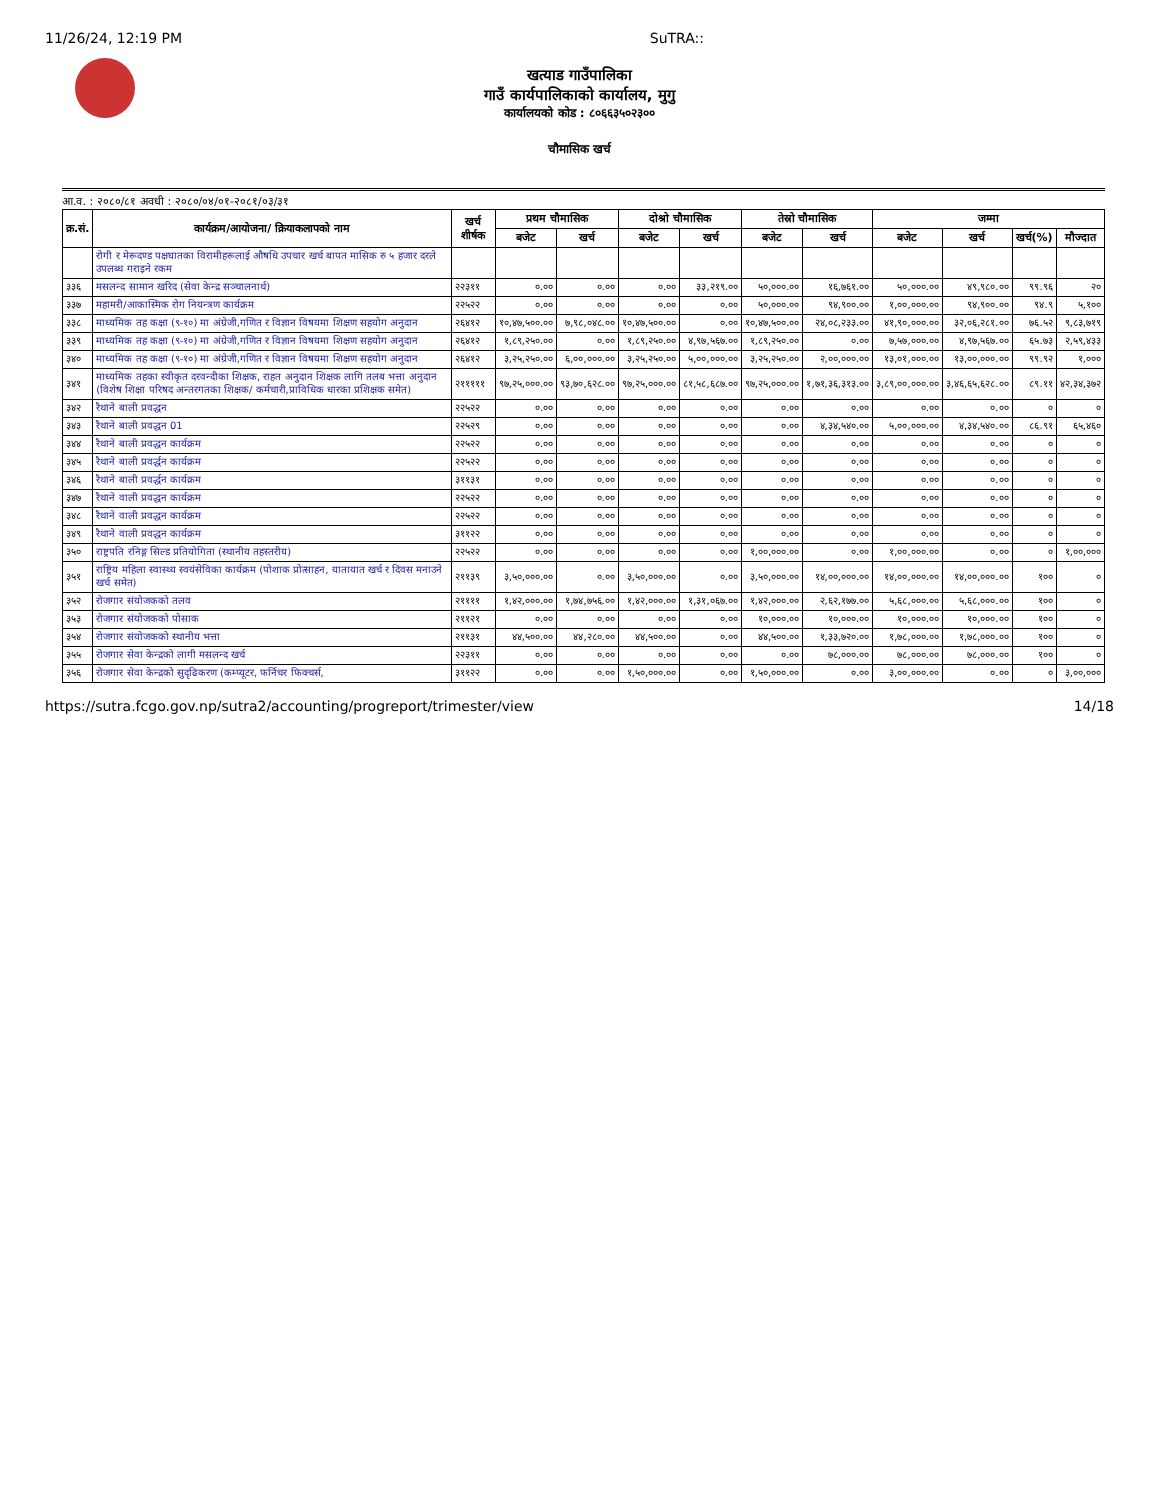11/26/24, 12:19 PM SuTRA::
खत्याड गाउँपालिका
गाउँ कार्यपालिकाको कार्यालय, मुगु
कार्यालयको कोड : ८०६६३५०२३००
चौमासिक खर्च
आ.व. : २०८०/८१ अवधी : २०८०/०४/०१-२०८१/०३/३१
| क्र.सं. | कार्यक्रम/आयोजना/ क्रियाकलापको नाम | खर्च शीर्षक | प्रथम चौमासिक | | दोश्रो चौमासिक | | तेस्रो चौमासिक | | जम्मा | | | |
| --- | --- | --- | --- | --- | --- | --- | --- | --- | --- | --- | --- | --- |
| | | | बजेट | खर्च | बजेट | खर्च | बजेट | खर्च | बजेट | खर्च | खर्च(%) | मौज्दात |
| | रोगी र मेरूदण्ड पक्षघातका विरामीहरूलाई औषधि उपचार खर्च बापत मासिक रु ५ हजार दरले उपलब्ध गराइने रकम | | | | | | | | | | | |
| ३३६ | मसलन्द सामान खरिद (सेवा केन्द्र सञ्चालनार्थ) | २२३११ | ०.०० | ०.०० | ०.०० | ३३,२१९.०० | ५०,०००.०० | १६,७६१.०० | ५०,०००.०० | ४९,९८०.०० | ९९.९६ | २० |
| ३३७ | महामरी/आकास्मिक रोग नियन्त्रण कार्यक्रम | २२५२२ | ०.०० | ०.०० | ०.०० | ०.०० | ५०,०००.०० | ९४,९००.०० | १,००,०००.०० | ९४,९००.०० | ९४.९ | ५,१०० |
| ३३८ | माध्यमिक तह कक्षा (९-१०) मा अंग्रेजी,गणित र विज्ञान विषयमा शिक्षण सहयोग अनुदान | २६४१२ | १०,४७,५००.०० | ७,९८,०४८.०० | १०,४७,५००.०० | ०.०० | १०,४७,५००.०० | २४,०८,२३३.०० | ४१,९०,०००.०० | ३२,०६,२८१.०० | ७६.५२ | ९,८३,७१९ |
| ३३९ | माध्यमिक तह कक्षा (९-१०) मा अंग्रेजी,गणित र विज्ञान विषयमा शिक्षण सहयोग अनुदान | २६४१२ | १,८९,२५०.०० | ०.०० | १,८९,२५०.०० | ४,९७,५६७.०० | १,८९,२५०.०० | ०.०० | ७,५७,०००.०० | ४,९७,५६७.०० | ६५.७३ | २,५९,४३३ |
| ३४० | माध्यमिक तह कक्षा (९-१०) मा अंग्रेजी,गणित र विज्ञान विषयमा शिक्षण सहयोग अनुदान | २६४१२ | ३,२५,२५०.०० | ६,००,०००.०० | ३,२५,२५०.०० | ५,००,०००.०० | ३,२५,२५०.०० | २,००,०००.०० | १३,०१,०००.०० | १३,००,०००.०० | ९९.९२ | १,००० |
| ३४१ | माध्यमिक तहका स्वीकृत दरवन्दीका शिक्षक, राहत अनुदान शिक्षक लागि तलब भत्ता अनुदान (विशेष शिक्षा परिषद अन्तरगतका शिक्षक/ कर्मचारी,प्राविधिक धारका प्रशिक्षक समेत) | २१११११ | ९७,२५,०००.०० | ९३,७०,६२८.०० | ९७,२५,०००.०० | ८१,५८,६८७.०० | ९७,२५,०००.०० | १,७१,३६,३१३.०० | ३,८९,००,०००.०० | ३,४६,६५,६२८.०० | ८९.११ | ४२,३४,३७२ |
| ३४२ | रैथाने बाली प्रवद्धन | २२५२२ | ०.०० | ०.०० | ०.०० | ०.०० | ०.०० | ०.०० | ०.०० | ०.०० | ० | ० |
| ३४३ | रैथाने बाली प्रवद्धन 01 | २२५२९ | ०.०० | ०.०० | ०.०० | ०.०० | ०.०० | ४,३४,५४०.०० | ५,००,०००.०० | ४,३४,५४०.०० | ८६.९१ | ६५,४६० |
| ३४४ | रैथाने बाली प्रवद्धन कार्यक्रम | २२५२२ | ०.०० | ०.०० | ०.०० | ०.०० | ०.०० | ०.०० | ०.०० | ०.०० | ० | ० |
| ३४५ | रैथाने बाली प्रवर्द्धन कार्यक्रम | २२५२२ | ०.०० | ०.०० | ०.०० | ०.०० | ०.०० | ०.०० | ०.०० | ०.०० | ० | ० |
| ३४६ | रैथाने बाली प्रवर्द्धन कार्यक्रम | ३११३१ | ०.०० | ०.०० | ०.०० | ०.०० | ०.०० | ०.०० | ०.०० | ०.०० | ० | ० |
| ३४७ | रैथाने वाली प्रवद्धन कार्यक्रम | २२५२२ | ०.०० | ०.०० | ०.०० | ०.०० | ०.०० | ०.०० | ०.०० | ०.०० | ० | ० |
| ३४८ | रैथाने वाली प्रवद्धन कार्यक्रम | २२५२२ | ०.०० | ०.०० | ०.०० | ०.०० | ०.०० | ०.०० | ०.०० | ०.०० | ० | ० |
| ३४९ | रैथाने वाली प्रवद्धन कार्यक्रम | ३११२२ | ०.०० | ०.०० | ०.०० | ०.०० | ०.०० | ०.०० | ०.०० | ०.०० | ० | ० |
| ३५० | राष्ट्रपति रनिङ्ग सिल्ड प्रतियोगिता (स्थानीय तहस्तरीय) | २२५२२ | ०.०० | ०.०० | ०.०० | ०.०० | १,००,०००.०० | ०.०० | १,००,०००.०० | ०.०० | ० | १,००,००० |
| ३५१ | राष्ट्रिय महिला स्वास्थ्य स्वयंसेविका कार्यक्रम (पोशाक प्रोत्साहन, यातायात खर्च र दिवस मनाउने खर्च समेत) | २११३९ | ३,५०,०००.०० | ०.०० | ३,५०,०००.०० | ०.०० | ३,५०,०००.०० | १४,००,०००.०० | १४,००,०००.०० | १४,००,०००.०० | १०० | ० |
| ३५२ | रोजगार संयोजकको तलव | २११११ | १,४२,०००.०० | १,७४,७५६.०० | १,४२,०००.०० | १,३१,०६७.०० | १,४२,०००.०० | २,६२,१७७.०० | ५,६८,०००.०० | ५,६८,०००.०० | १०० | ० |
| ३५३ | रोजगार संयोजकको पोसाक | २११२१ | ०.०० | ०.०० | ०.०० | ०.०० | १०,०००.०० | १०,०००.०० | १०,०००.०० | १०,०००.०० | १०० | ० |
| ३५४ | रोजगार संयोजकको स्थानीय भत्ता | २११३१ | ४४,५००.०० | ४४,२८०.०० | ४४,५००.०० | ०.०० | ४४,५००.०० | १,३३,७२०.०० | १,७८,०००.०० | १,७८,०००.०० | १०० | ० |
| ३५५ | रोजगार सेवा केन्द्रको लागी मसलन्द खर्च | २२३११ | ०.०० | ०.०० | ०.०० | ०.०० | ०.०० | ७८,०००.०० | ७८,०००.०० | ७८,०००.०० | १०० | ० |
| ३५६ | रोजगार सेवा केन्द्रको सुदृढिकरण (कम्प्यूटर, फर्निचर फिक्चर्स, | ३११२२ | ०.०० | ०.०० | १,५०,०००.०० | ०.०० | १,५०,०००.०० | ०.०० | ३,००,०००.०० | ०.०० | ० | ३,००,००० |
https://sutra.fcgo.gov.np/sutra2/accounting/progreport/trimester/view 14/18